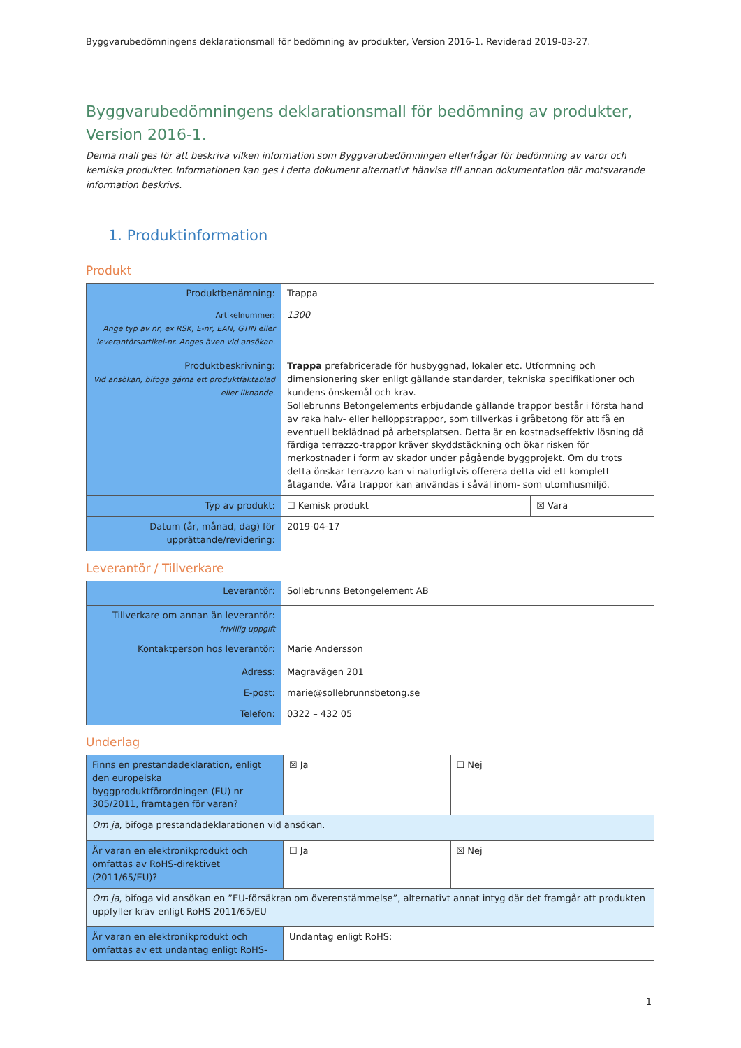Byggvarubedömningens deklarationsmall för bedömning av produkter, Version 2016-1. Reviderad 2019-03-27.
Byggvarubedömningens deklarationsmall för bedömning av produkter, Version 2016-1.
Denna mall ges för att beskriva vilken information som Byggvarubedömningen efterfrågar för bedömning av varor och kemiska produkter. Informationen kan ges i detta dokument alternativt hänvisa till annan dokumentation där motsvarande information beskrivs.
1. Produktinformation
Produkt
| Produktbenämning: | Trappa | |
| Artikelnummer: Ange typ av nr, ex RSK, E-nr, EAN, GTIN eller leverantörsartikel-nr. Anges även vid ansökan. | 1300 | |
| Produktbeskrivning: Vid ansökan, bifoga gärna ett produktfaktablad eller liknande. | Trappa prefabricerade för husbyggnad, lokaler etc. Utformning och dimensionering sker enligt gällande standarder, tekniska specifikationer och kundens önskemål och krav. Sollebrunns Betongelements erbjudande gällande trappor består i första hand av raka halv- eller helloppstrappor, som tillverkas i gråbetong för att få en eventuell beklädnad på arbetsplatsen. Detta är en kostnadseffektiv lösning då färdiga terrazzo-trappor kräver skyddstäckning och ökar risken för merkostnader i form av skador under pågående byggprojekt. Om du trots detta önskar terrazzo kan vi naturligtvis offerera detta vid ett komplett åtagande. Våra trappor kan användas i såväl inom- som utomhusmiljö. | |
| Typ av produkt: | ☐ Kemisk produkt | ☒ Vara |
| Datum (år, månad, dag) för upprättande/revidering: | 2019-04-17 | |
Leverantör / Tillverkare
| Leverantör: | Sollebrunns Betongelement AB |
| Tillverkare om annan än leverantör: frivillig uppgift | |
| Kontaktperson hos leverantör: | Marie Andersson |
| Adress: | Magravägen 201 |
| E-post: | marie@sollebrunnsbetong.se |
| Telefon: | 0322 – 432 05 |
Underlag
| Finns en prestandadeklaration, enligt den europeiska byggproduktförordningen (EU) nr 305/2011, framtagen för varan? | ☒ Ja | ☐ Nej |
| Om ja , bifoga prestandadeklarationen vid ansökan. | | |
| Är varan en elektronikprodukt och omfattas av RoHS-direktivet (2011/65/EU)? | ☐ Ja | ☒ Nej |
| Om ja , bifoga vid ansökan en ”EU-försäkran om överenstämmelse”, alternativt annat intyg där det framgår att produkten uppfyller krav enligt RoHS 2011/65/EU | | |
| Är varan en elektronikprodukt och omfattas av ett undantag enligt RoHS- | Undantag enligt RoHS: | |
1